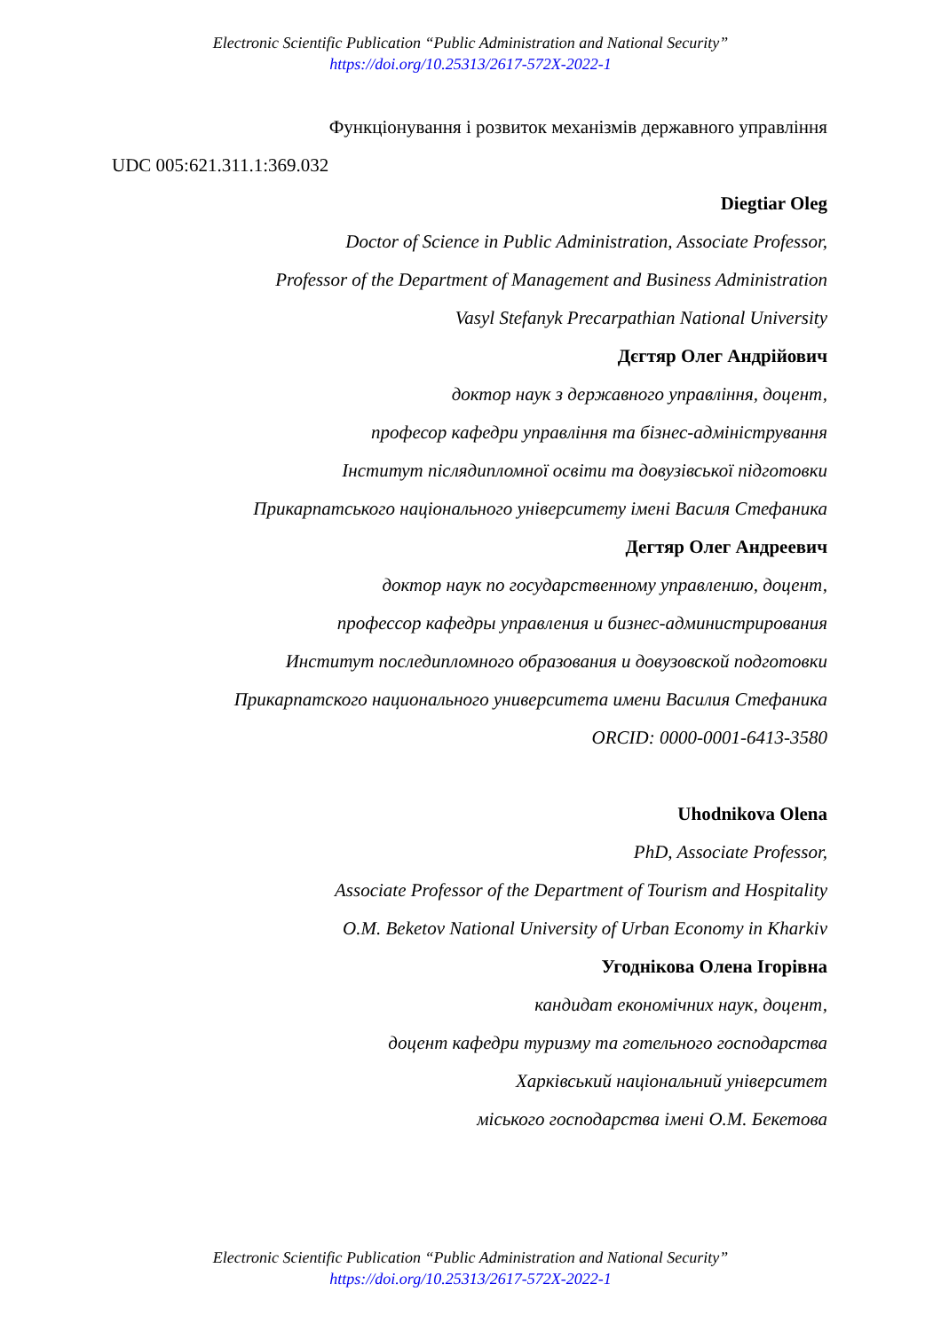Electronic Scientific Publication “Public Administration and National Security”
https://doi.org/10.25313/2617-572X-2022-1
Функціонування і розвиток механізмів державного управління
UDC 005:621.311.1:369.032
Diegtiar Oleg
Doctor of Science in Public Administration, Associate Professor,
Professor of the Department of Management and Business Administration
Vasyl Stefanyk Precarpathian National University
Дєгтяр Олег Андрійович
доктор наук з державного управління, доцент,
професор кафедри управління та бізнес-адміністрування
Інститут післядипломної освіти та довузівської підготовки
Прикарпатського національного університету імені Василя Стефаника
Дегтяр Олег Андреевич
доктор наук по государственному управлению, доцент,
профессор кафедры управления и бизнес-администрирования
Институт последипломного образования и довузовской подготовки
Прикарпатского национального университета имени Василия Стефаника
ORCID: 0000-0001-6413-3580
Uhodnikova Olena
PhD, Associate Professor,
Associate Professor of the Department of Tourism and Hospitality
O.M. Beketov National University of Urban Economy in Kharkiv
Угоднікова Олена Ігорівна
кандидат економічних наук, доцент,
доцент кафедри туризму та готельного господарства
Харківський національний університет
міського господарства імені О.М. Бекетова
Electronic Scientific Publication “Public Administration and National Security”
https://doi.org/10.25313/2617-572X-2022-1